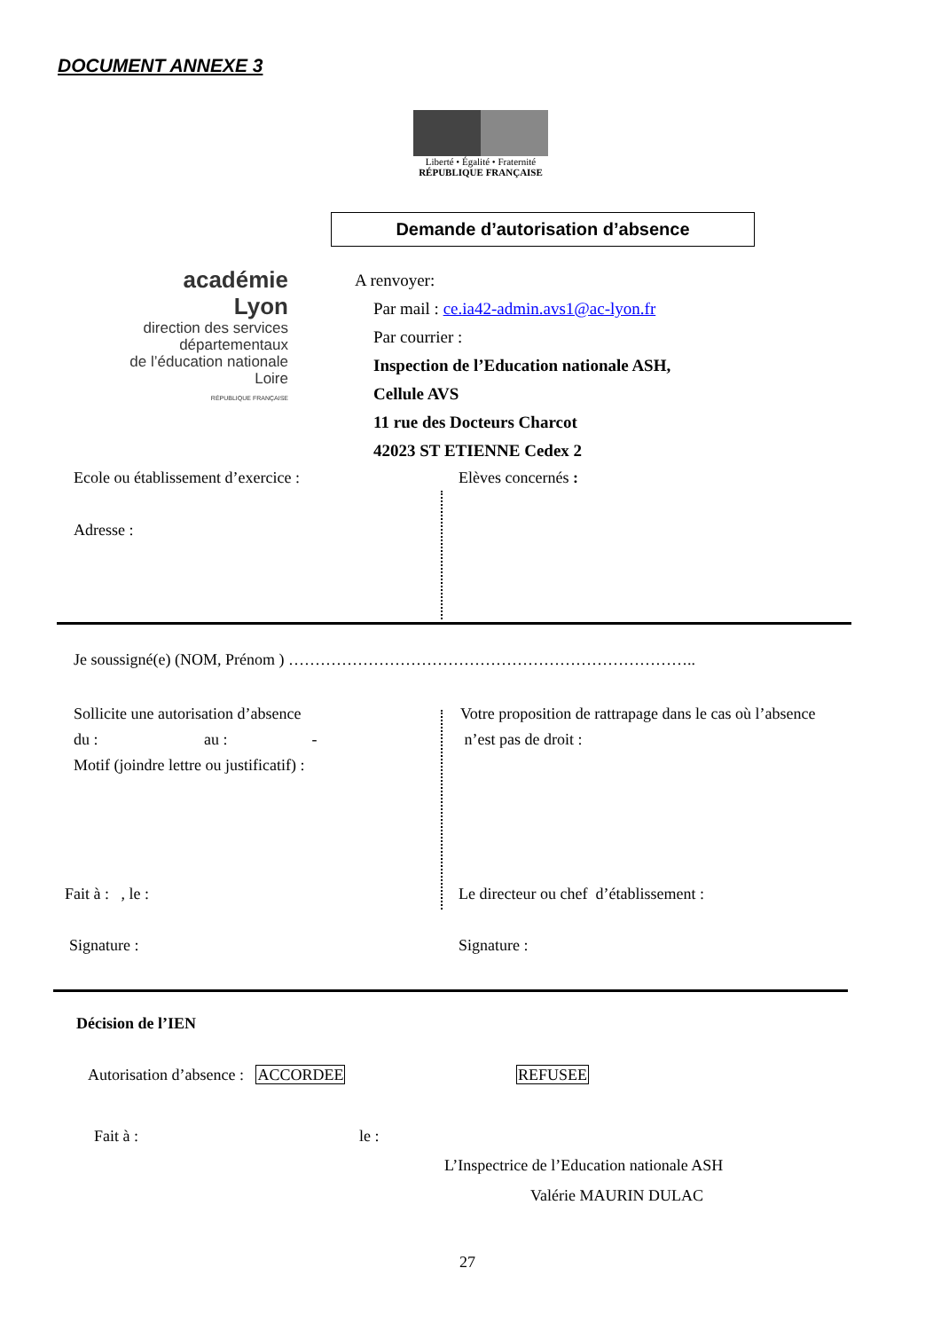DOCUMENT ANNEXE 3
Liberté • Égalité • Fraternité
RÉPUBLIQUE FRANÇAISE
Demande d’autorisation d’absence
académie
Lyon
direction des services
départementaux
de l’éducation nationale
Loire
RÉPUBLIQUE FRANÇAISE
A renvoyer:
Par mail : ce.ia42-admin.avs1@ac-lyon.fr
Par courrier :
Inspection de l’Education nationale ASH,
Cellule AVS
11 rue des Docteurs Charcot
42023 ST ETIENNE Cedex 2
Ecole ou établissement d’exercice :
Elèves concernés :
Adresse :
Je soussigné(e) (NOM, Prénom ) …………………………………………………………………..
Sollicite une autorisation d’absence
du : au : -
Motif (joindre lettre ou justificatif) :
Votre proposition de rattrapage dans le cas où l’absence
n’est pas de droit :
Fait à : , le :
Le directeur ou chef d’établissement :
Signature : Signature :
Décision de l’IEN
Autorisation d’absence : ACCORDEE
REFUSEE
Fait à : le :
L’Inspectrice de l’Education nationale ASH
Valérie MAURIN DULAC
27